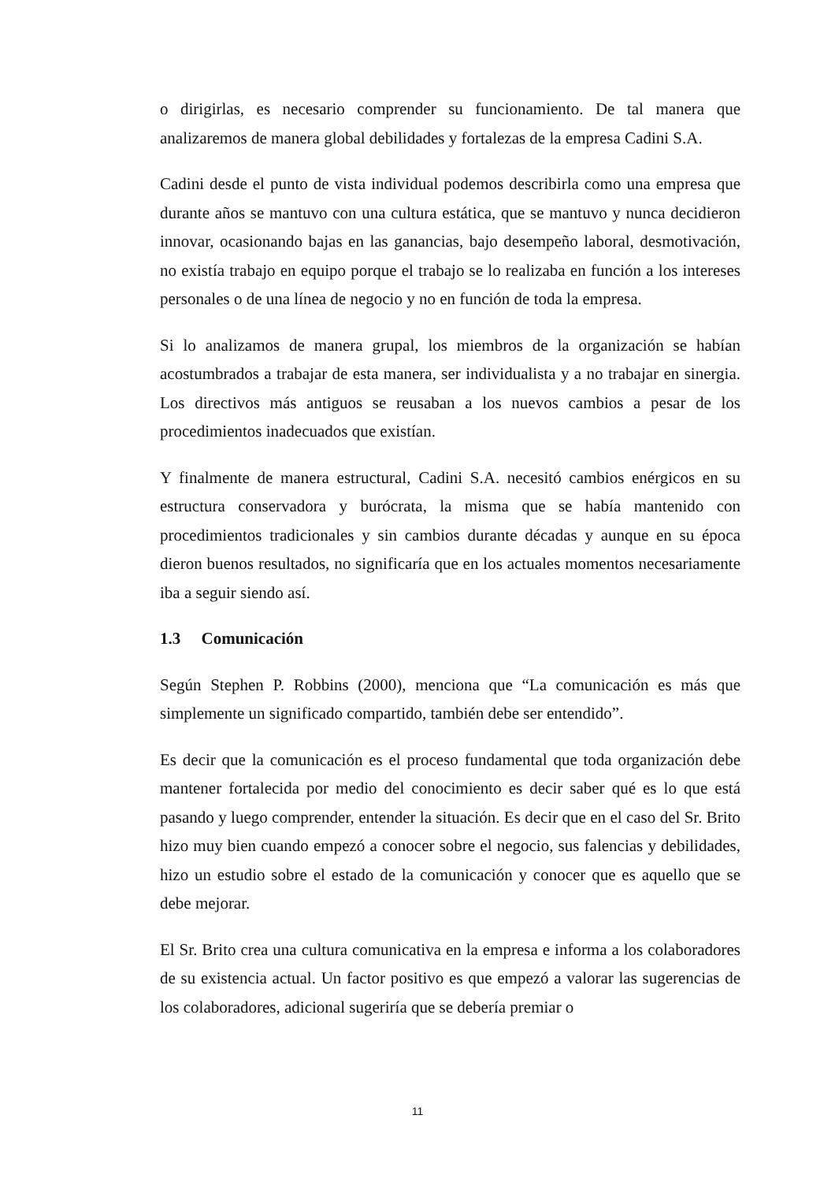o dirigirlas, es necesario comprender su funcionamiento. De tal manera que analizaremos de manera global debilidades y fortalezas de la empresa Cadini S.A.
Cadini desde el punto de vista individual podemos describirla como una empresa que durante años se mantuvo con una cultura estática, que se mantuvo y nunca decidieron innovar, ocasionando bajas en las ganancias, bajo desempeño laboral, desmotivación, no existía trabajo en equipo porque el trabajo se lo realizaba en función a los intereses personales o de una línea de negocio y no en función de toda la empresa.
Si lo analizamos de manera grupal, los miembros de la organización se habían acostumbrados a trabajar de esta manera, ser individualista y a no trabajar en sinergia. Los directivos más antiguos se reusaban a los nuevos cambios a pesar de los procedimientos inadecuados que existían.
Y finalmente de manera estructural, Cadini S.A. necesitó cambios enérgicos en su estructura conservadora y burócrata, la misma que se había mantenido con procedimientos tradicionales y sin cambios durante décadas y aunque en su época dieron buenos resultados, no significaría que en los actuales momentos necesariamente iba a seguir siendo así.
1.3 Comunicación
Según Stephen P. Robbins (2000), menciona que “La comunicación es más que simplemente un significado compartido, también debe ser entendido”.
Es decir que la comunicación es el proceso fundamental que toda organización debe mantener fortalecida por medio del conocimiento es decir saber qué es lo que está pasando y luego comprender, entender la situación. Es decir que en el caso del Sr. Brito hizo muy bien cuando empezó a conocer sobre el negocio, sus falencias y debilidades, hizo un estudio sobre el estado de la comunicación y conocer que es aquello que se debe mejorar.
El Sr. Brito crea una cultura comunicativa en la empresa e informa a los colaboradores de su existencia actual. Un factor positivo es que empezó a valorar las sugerencias de los colaboradores, adicional sugeriría que se debería premiar o
11